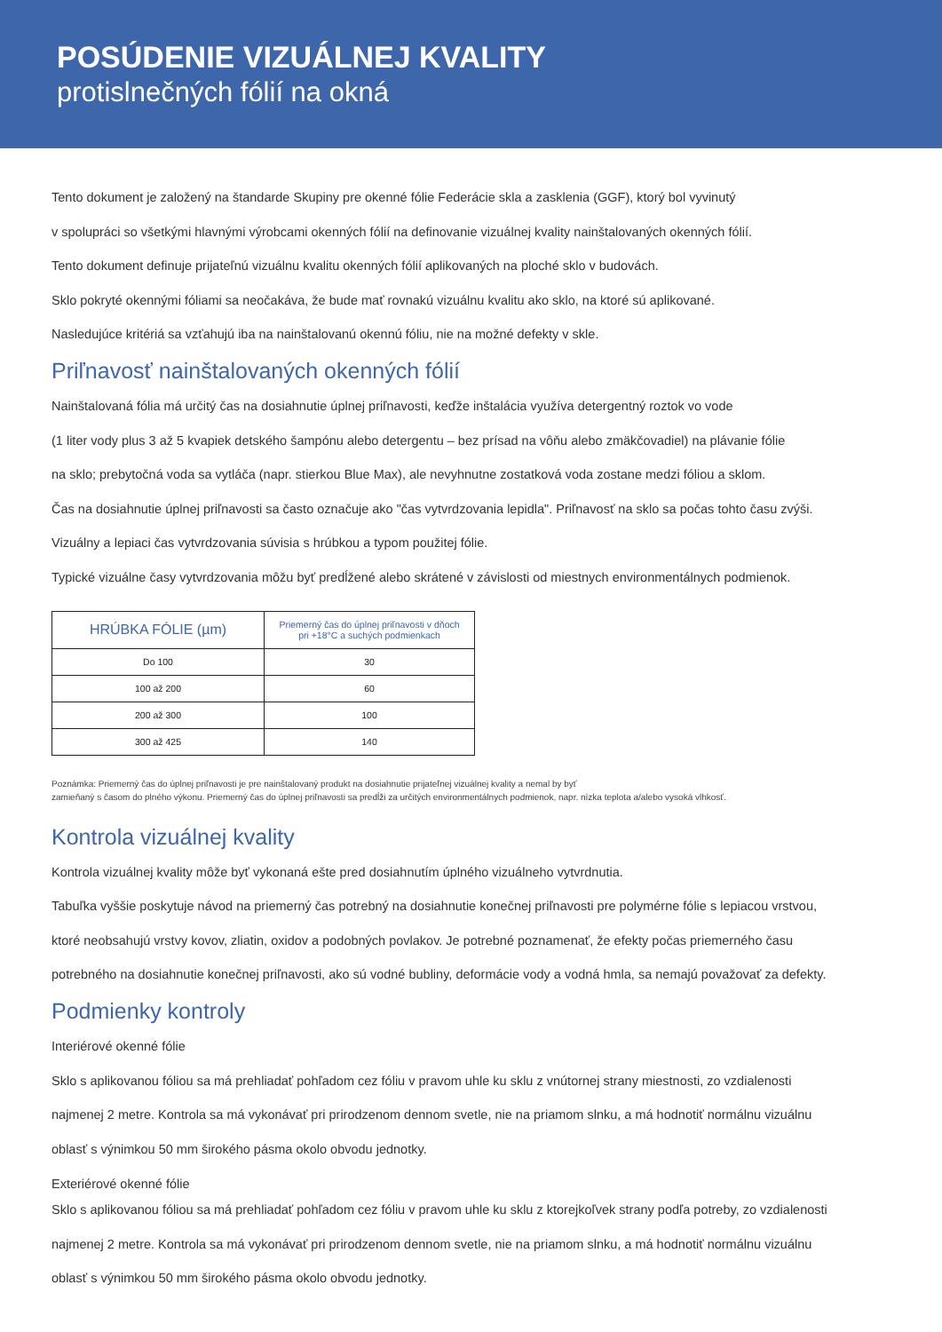POSÚDENIE VIZUÁLNEJ KVALITY
protislnečných fólií na okná
Tento dokument je založený na štandarde Skupiny pre okenné fólie Federácie skla a zasklenia (GGF), ktorý bol vyvinutý
v spolupráci so všetkými hlavnými výrobcami okenných fólií na definovanie vizuálnej kvality nainštalovaných okenných fólií.
Tento dokument definuje prijateľnú vizuálnu kvalitu okenných fólií aplikovaných na ploché sklo v budovách.
Sklo pokryté okennými fóliami sa neočakáva, že bude mať rovnakú vizuálnu kvalitu ako sklo, na ktoré sú aplikované.
Nasledujúce kritériá sa vzťahujú iba na nainštalovanú okennú fóliu, nie na možné defekty v skle.
Priľnavosť nainštalovaných okenných fólií
Nainštalovaná fólia má určitý čas na dosiahnutie úplnej priľnavosti, keďže inštalácia využíva detergentný roztok vo vode
(1 liter vody plus 3 až 5 kvapiek detského šampónu alebo detergentu – bez prísad na vôňu alebo zmäkčovadiel) na plávanie fólie
na sklo; prebytočná voda sa vytláča (napr. stierkou Blue Max), ale nevyhnutne zostatková voda zostane medzi fóliou a sklom.
Čas na dosiahnutie úplnej priľnavosti sa často označuje ako "čas vytvrdzovania lepidla". Priľnavosť na sklo sa počas tohto času zvýši.
Vizuálny a lepiaci čas vytvrdzovania súvisia s hrúbkou a typom použitej fólie.
Typické vizuálne časy vytvrdzovania môžu byť predĺžené alebo skrátené v závislosti od miestnych environmentálnych podmienok.
| HRÚBKA FÓLIE (µm) | Priemerný čas do úplnej priľnavosti v dňoch pri +18°C a suchých podmienkach |
| --- | --- |
| Do 100 | 30 |
| 100 až 200 | 60 |
| 200 až 300 | 100 |
| 300 až 425 | 140 |
Poznámka: Priemerný čas do úplnej priľnavosti je pre nainštalovaný produkt na dosiahnutie prijateľnej vizuálnej kvality a nemal by byť
zamieňaný s časom do plného výkonu. Priemerný čas do úplnej priľnavosti sa predĺži za určitých environmentálnych podmienok, napr. nízka teplota a/alebo vysoká vlhkosť.
Kontrola vizuálnej kvality
Kontrola vizuálnej kvality môže byť vykonaná ešte pred dosiahnutím úplného vizuálneho vytvrdnutia.
Tabuľka vyššie poskytuje návod na priemerný čas potrebný na dosiahnutie konečnej priľnavosti pre polymérne fólie s lepiacou vrstvou,
ktoré neobsahujú vrstvy kovov, zliatin, oxidov a podobných povlakov. Je potrebné poznamenať, že efekty počas priemerného času
potrebného na dosiahnutie konečnej priľnavosti, ako sú vodné bubliny, deformácie vody a vodná hmla, sa nemajú považovať za defekty.
Podmienky kontroly
Interiérové okenné fólie
Sklo s aplikovanou fóliou sa má prehliadať pohľadom cez fóliu v pravom uhle ku sklu z vnútornej strany miestnosti, zo vzdialenosti
najmenej 2 metre. Kontrola sa má vykonávať pri prirodzenom dennom svetle, nie na priamom slnku, a má hodnotiť normálnu vizuálnu
oblasť s výnimkou 50 mm širokého pásma okolo obvodu jednotky.
Exteriérové okenné fólie
Sklo s aplikovanou fóliou sa má prehliadať pohľadom cez fóliu v pravom uhle ku sklu z ktorejkoľvek strany podľa potreby, zo vzdialenosti
najmenej 2 metre. Kontrola sa má vykonávať pri prirodzenom dennom svetle, nie na priamom slnku, a má hodnotiť normálnu vizuálnu
oblasť s výnimkou 50 mm širokého pásma okolo obvodu jednotky.